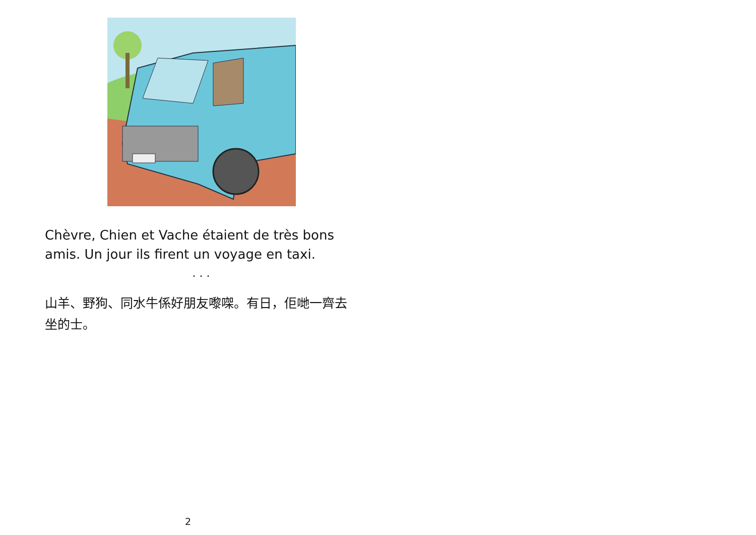Chèvre, Chien et Vache étaient de très bons amis. Un jour ils firent un voyage en taxi.
. . .
山羊、野狗、同水牛係好朋友嚟㗎。有日，佢哋一齊去坐的士。
2